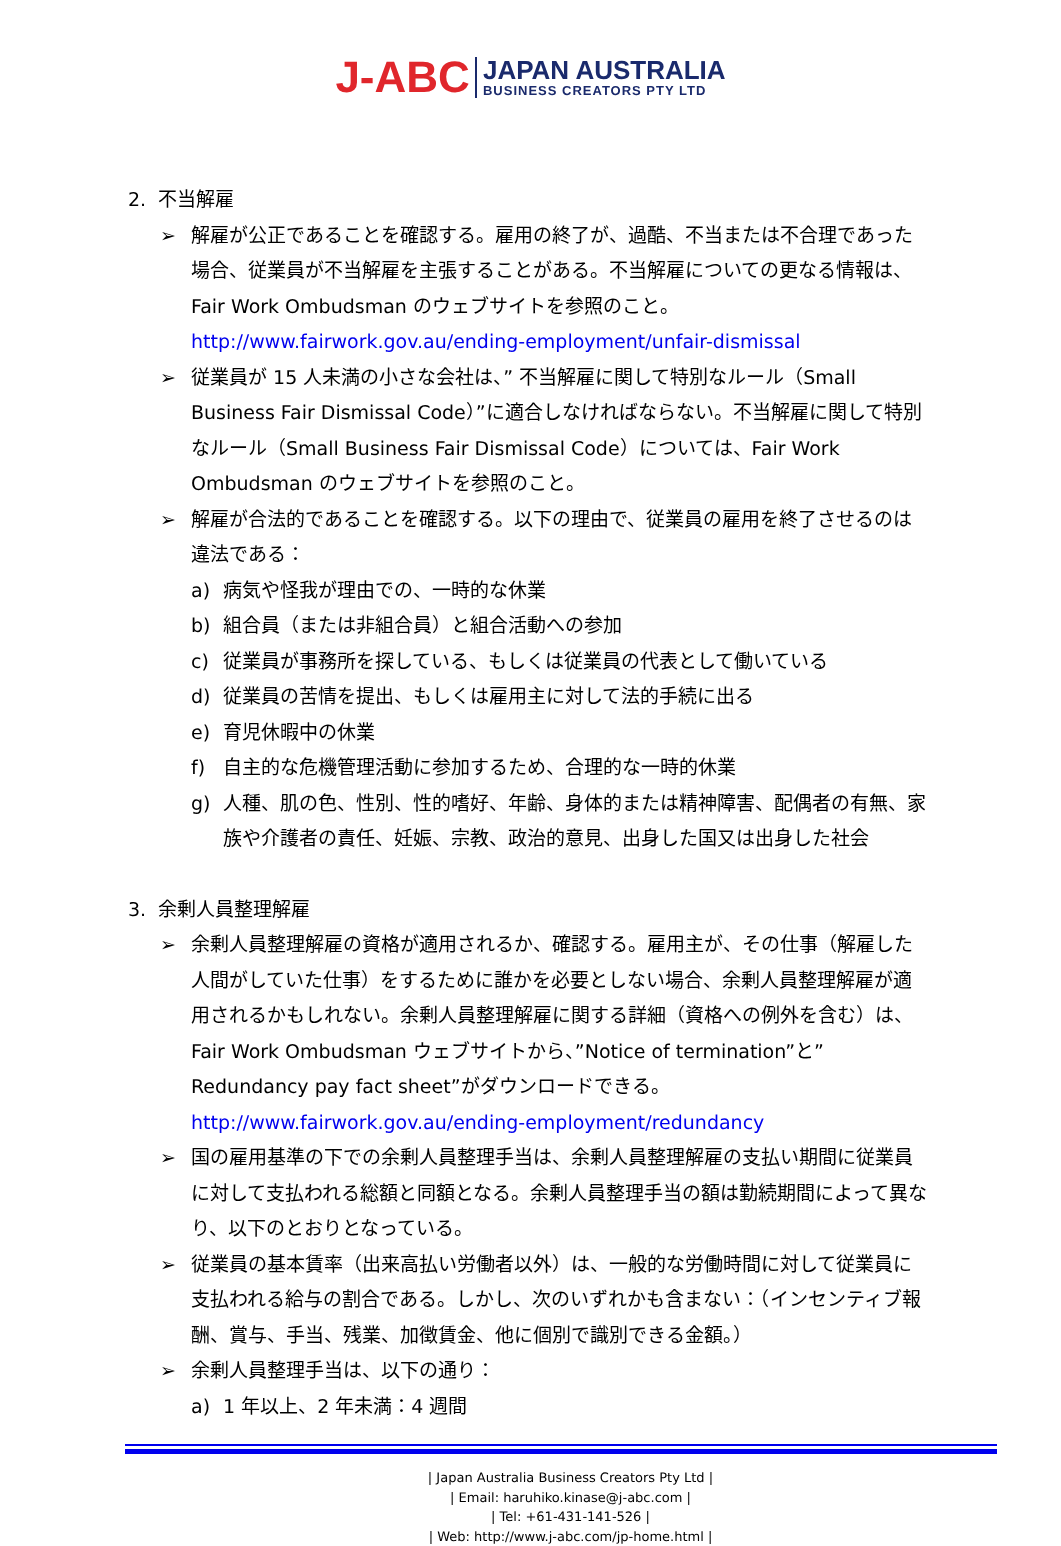J-ABC
JAPAN AUSTRALIA
BUSINESS CREATORS PTY LTD
2. 不当解雇
➢ 解雇が公正であることを確認する。雇用の終了が、過酷、不当または不合理であった場合、従業員が不当解雇を主張することがある。不当解雇についての更なる情報は、Fair Work Ombudsman のウェブサイトを参照のこと。
http://www.fairwork.gov.au/ending-employment/unfair-dismissal
➢ 従業員が 15 人未満の小さな会社は、” 不当解雇に関して特別なルール（Small Business Fair Dismissal Code）”に適合しなければならない。不当解雇に関して特別なルール（Small Business Fair Dismissal Code）については、Fair Work Ombudsman のウェブサイトを参照のこと。
➢ 解雇が合法的であることを確認する。以下の理由で、従業員の雇用を終了させるのは違法である：
a) 病気や怪我が理由での、一時的な休業
b) 組合員（または非組合員）と組合活動への参加
c) 従業員が事務所を探している、もしくは従業員の代表として働いている
d) 従業員の苦情を提出、もしくは雇用主に対して法的手続に出る
e) 育児休暇中の休業
f) 自主的な危機管理活動に参加するため、合理的な一時的休業
g) 人種、肌の色、性別、性的嗜好、年齢、身体的または精神障害、配偶者の有無、家族や介護者の責任、妊娠、宗教、政治的意見、出身した国又は出身した社会
3. 余剰人員整理解雇
➢ 余剰人員整理解雇の資格が適用されるか、確認する。雇用主が、その仕事（解雇した人間がしていた仕事）をするために誰かを必要としない場合、余剰人員整理解雇が適用されるかもしれない。余剰人員整理解雇に関する詳細（資格への例外を含む）は、Fair Work Ombudsman ウェブサイトから、”Notice of termination”と” Redundancy pay fact sheet”がダウンロードできる。
http://www.fairwork.gov.au/ending-employment/redundancy
➢ 国の雇用基準の下での余剰人員整理手当は、余剰人員整理解雇の支払い期間に従業員に対して支払われる総額と同額となる。余剰人員整理手当の額は勤続期間によって異なり、以下のとおりとなっている。
➢ 従業員の基本賃率（出来高払い労働者以外）は、一般的な労働時間に対して従業員に支払われる給与の割合である。しかし、次のいずれかも含まない：（インセンティブ報酬、賞与、手当、残業、加徴賃金、他に個別で識別できる金額。）
➢ 余剰人員整理手当は、以下の通り：
a) 1 年以上、2 年未満：4 週間
| Japan Australia Business Creators Pty Ltd |
| Email: haruhiko.kinase@j-abc.com |
| Tel: +61-431-141-526 |
| Web: http://www.j-abc.com/jp-home.html |